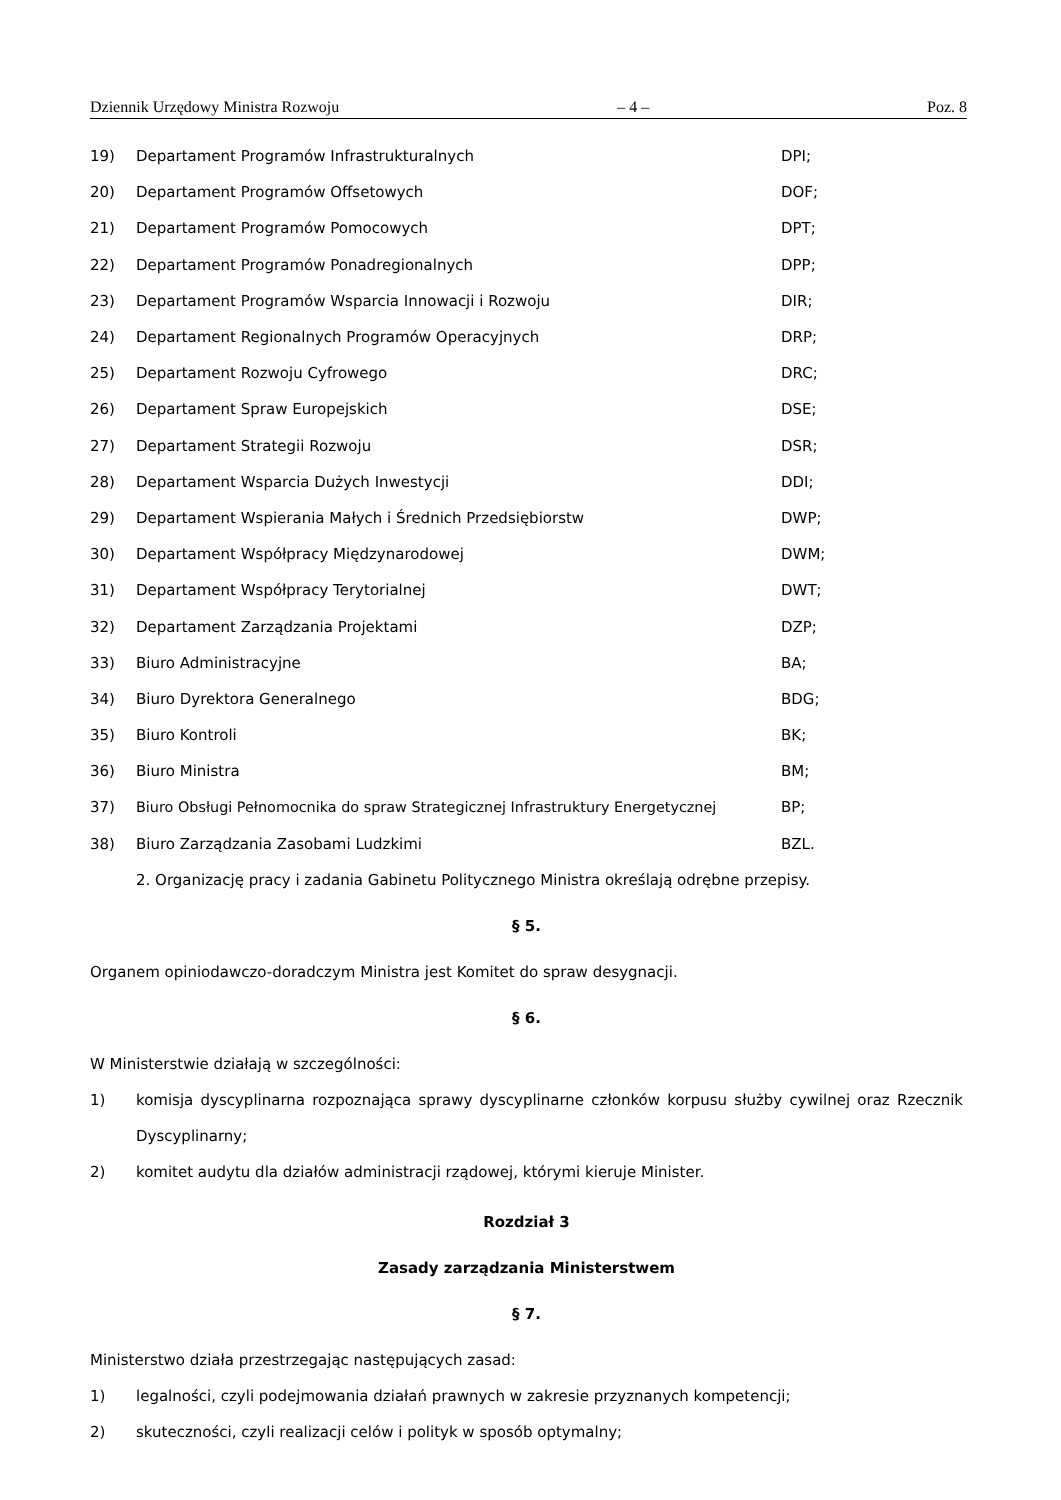Dziennik Urzędowy Ministra Rozwoju – 4 – Poz. 8
19) Departament Programów Infrastrukturalnych DPI;
20) Departament Programów Offsetowych DOF;
21) Departament Programów Pomocowych DPT;
22) Departament Programów Ponadregionalnych DPP;
23) Departament Programów Wsparcia Innowacji i Rozwoju DIR;
24) Departament Regionalnych Programów Operacyjnych DRP;
25) Departament Rozwoju Cyfrowego DRC;
26) Departament Spraw Europejskich DSE;
27) Departament Strategii Rozwoju DSR;
28) Departament Wsparcia Dużych Inwestycji DDI;
29) Departament Wspierania Małych i Średnich Przedsiębiorstw DWP;
30) Departament Współpracy Międzynarodowej DWM;
31) Departament Współpracy Terytorialnej DWT;
32) Departament Zarządzania Projektami DZP;
33) Biuro Administracyjne BA;
34) Biuro Dyrektora Generalnego BDG;
35) Biuro Kontroli BK;
36) Biuro Ministra BM;
37) Biuro Obsługi Pełnomocnika do spraw Strategicznej Infrastruktury Energetycznej BP;
38) Biuro Zarządzania Zasobami Ludzkimi BZL.
2. Organizację pracy i zadania Gabinetu Politycznego Ministra określają odrębne przepisy.
§ 5.
Organem opiniodawczo-doradczym Ministra jest Komitet do spraw desygnacji.
§ 6.
W Ministerstwie działają w szczególności:
1) komisja dyscyplinarna rozpoznająca sprawy dyscyplinarne członków korpusu służby cywilnej oraz Rzecznik Dyscyplinarny;
2) komitet audytu dla działów administracji rządowej, którymi kieruje Minister.
Rozdział 3
Zasady zarządzania Ministerstwem
§ 7.
Ministerstwo działa przestrzegając następujących zasad:
1) legalności, czyli podejmowania działań prawnych w zakresie przyznanych kompetencji;
2) skuteczności, czyli realizacji celów i polityk w sposób optymalny;